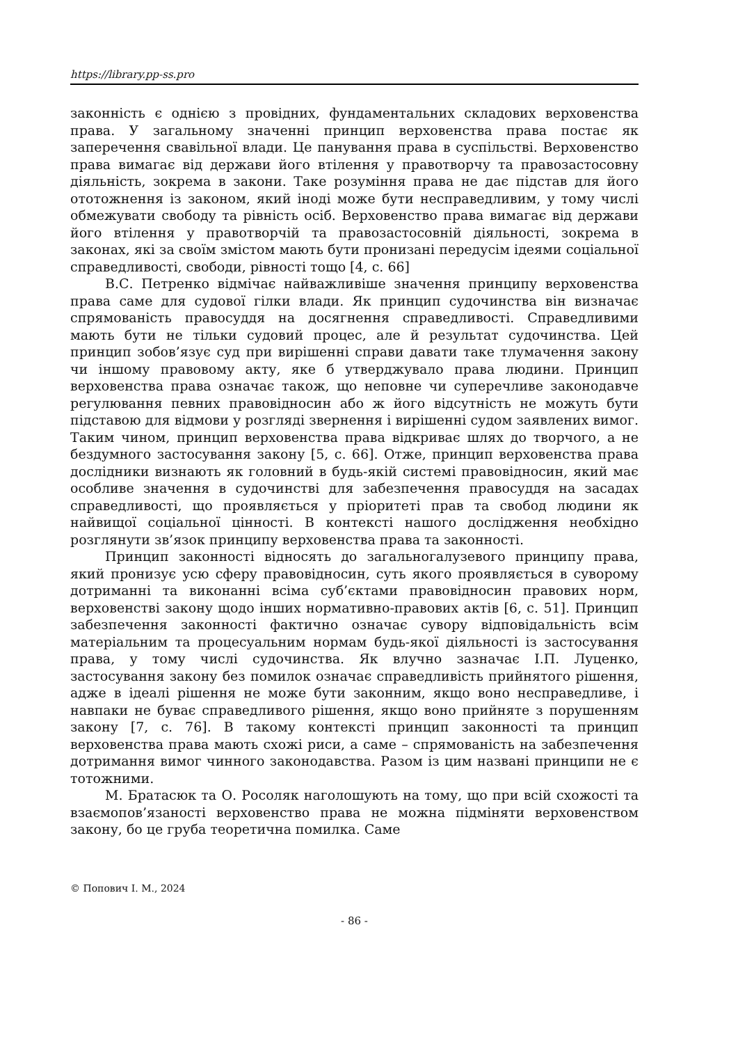https://library.pp-ss.pro
законність є однією з провідних, фундаментальних складових верховенства права. У загальному значенні принцип верховенства права постає як заперечення свавільної влади. Це панування права в суспільстві. Верховенство права вимагає від держави його втілення у правотворчу та правозастосовну діяльність, зокрема в закони. Таке розуміння права не дає підстав для його ототожнення із законом, який іноді може бути несправедливим, у тому числі обмежувати свободу та рівність осіб. Верховенство права вимагає від держави його втілення у правотворчій та правозастосовній діяльності, зокрема в законах, які за своїм змістом мають бути пронизані передусім ідеями соціальної справедливості, свободи, рівності тощо [4, с. 66]
В.С. Петренко відмічає найважливіше значення принципу верховенства права саме для судової гілки влади. Як принцип судочинства він визначає спрямованість правосуддя на досягнення справедливості. Справедливими мають бути не тільки судовий процес, але й результат судочинства. Цей принцип зобов’язує суд при вирішенні справи давати таке тлумачення закону чи іншому правовому акту, яке б утверджувало права людини. Принцип верховенства права означає також, що неповне чи суперечливе законодавче регулювання певних правовідносин або ж його відсутність не можуть бути підставою для відмови у розгляді звернення і вирішенні судом заявлених вимог. Таким чином, принцип верховенства права відкриває шлях до творчого, а не бездумного застосування закону [5, с. 66]. Отже, принцип верховенства права дослідники визнають як головний в будь-якій системі правовідносин, який має особливе значення в судочинстві для забезпечення правосуддя на засадах справедливості, що проявляється у пріоритеті прав та свобод людини як найвищої соціальної цінності. В контексті нашого дослідження необхідно розглянути зв’язок принципу верховенства права та законності.
Принцип законності відносять до загальногалузевого принципу права, який пронизує усю сферу правовідносин, суть якого проявляється в суворому дотриманні та виконанні всіма суб’єктами правовідносин правових норм, верховенстві закону щодо інших нормативно-правових актів [6, с. 51]. Принцип забезпечення законності фактично означає сувору відповідальність всім матеріальним та процесуальним нормам будь-якої діяльності із застосування права, у тому числі судочинства. Як влучно зазначає І.П. Луценко, застосування закону без помилок означає справедливість прийнятого рішення, адже в ідеалі рішення не може бути законним, якщо воно несправедливе, і навпаки не буває справедливого рішення, якщо воно прийняте з порушенням закону [7, с. 76]. В такому контексті принцип законності та принцип верховенства права мають схожі риси, а саме – спрямованість на забезпечення дотримання вимог чинного законодавства. Разом із цим названі принципи не є тотожними.
М. Братасюк та О. Росоляк наголошують на тому, що при всій схожості та взаємопов’язаності верховенство права не можна підміняти верховенством закону, бо це груба теоретична помилка. Саме
© Попович І. М., 2024
- 86 -